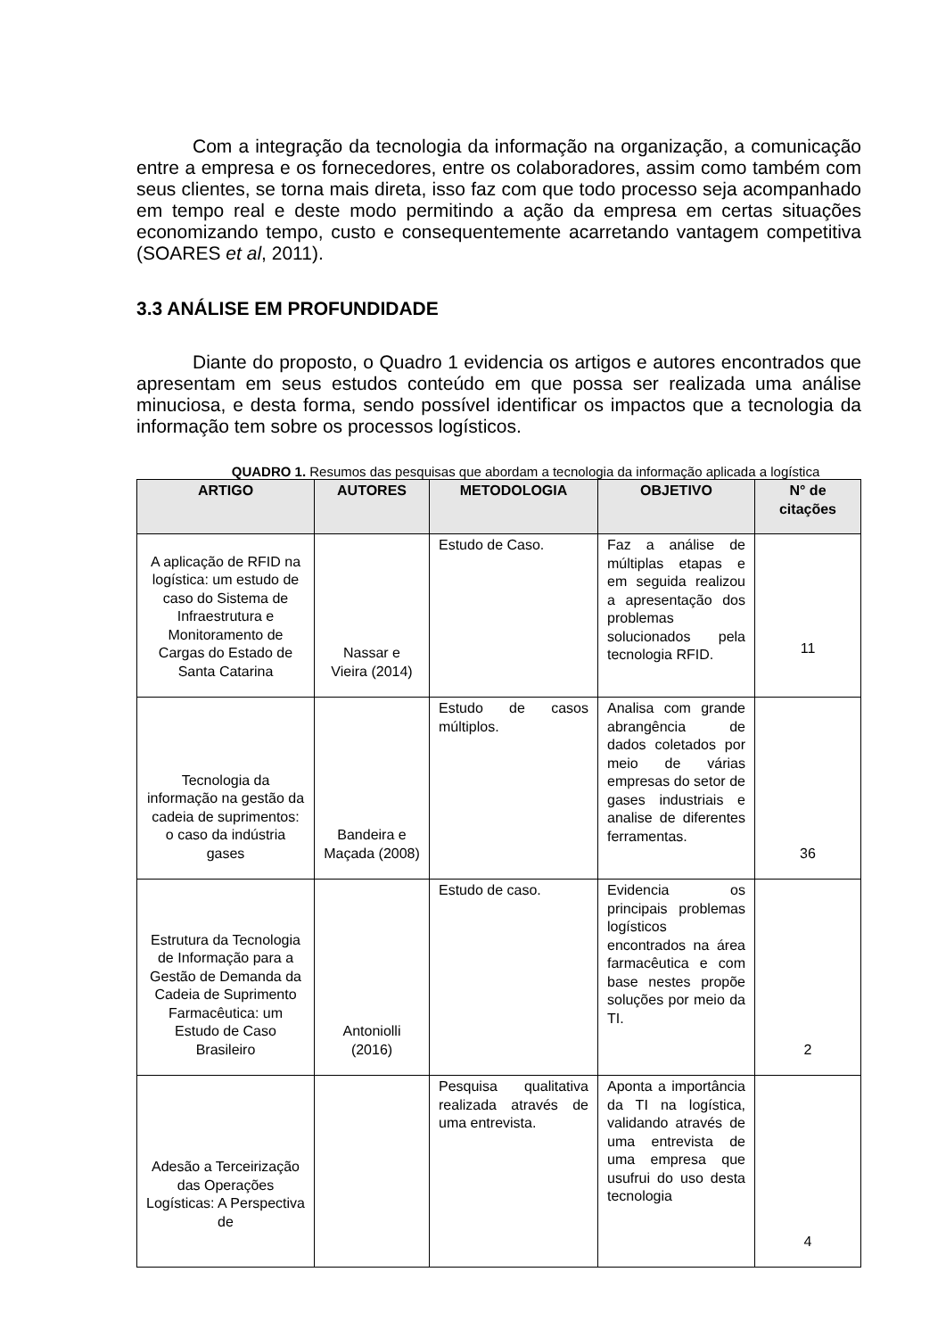Com a integração da tecnologia da informação na organização, a comunicação entre a empresa e os fornecedores, entre os colaboradores, assim como também com seus clientes, se torna mais direta, isso faz com que todo processo seja acompanhado em tempo real e deste modo permitindo a ação da empresa em certas situações economizando tempo, custo e consequentemente acarretando vantagem competitiva (SOARES et al, 2011).
3.3 ANÁLISE EM PROFUNDIDADE
Diante do proposto, o Quadro 1 evidencia os artigos e autores encontrados que apresentam em seus estudos conteúdo em que possa ser realizada uma análise minuciosa, e desta forma, sendo possível identificar os impactos que a tecnologia da informação tem sobre os processos logísticos.
QUADRO 1. Resumos das pesquisas que abordam a tecnologia da informação aplicada a logística
| ARTIGO | AUTORES | METODOLOGIA | OBJETIVO | N° de citações |
| --- | --- | --- | --- | --- |
| A aplicação de RFID na logística: um estudo de caso do Sistema de Infraestrutura e Monitoramento de Cargas do Estado de Santa Catarina | Nassar e Vieira (2014) | Estudo de Caso. | Faz a análise de múltiplas etapas e em seguida realizou a apresentação dos problemas solucionados pela tecnologia RFID. | 11 |
| Tecnologia da informação na gestão da cadeia de suprimentos: o caso da indústria gases | Bandeira e Maçada (2008) | Estudo de casos múltiplos. | Analisa com grande abrangência de dados coletados por meio de várias empresas do setor de gases industriais e analise de diferentes ferramentas. | 36 |
| Estrutura da Tecnologia de Informação para a Gestão de Demanda da Cadeia de Suprimento Farmacêutica: um Estudo de Caso Brasileiro | Antoniolli (2016) | Estudo de caso. | Evidencia os principais problemas logísticos encontrados na área farmacêutica e com base nestes propõe soluções por meio da TI. | 2 |
| Adesão a Terceirização das Operações Logísticas: A Perspectiva de | | Pesquisa qualitativa realizada através de uma entrevista. | Aponta a importância da TI na logística, validando através de uma entrevista de uma empresa que usufrui do uso desta tecnologia | 4 |